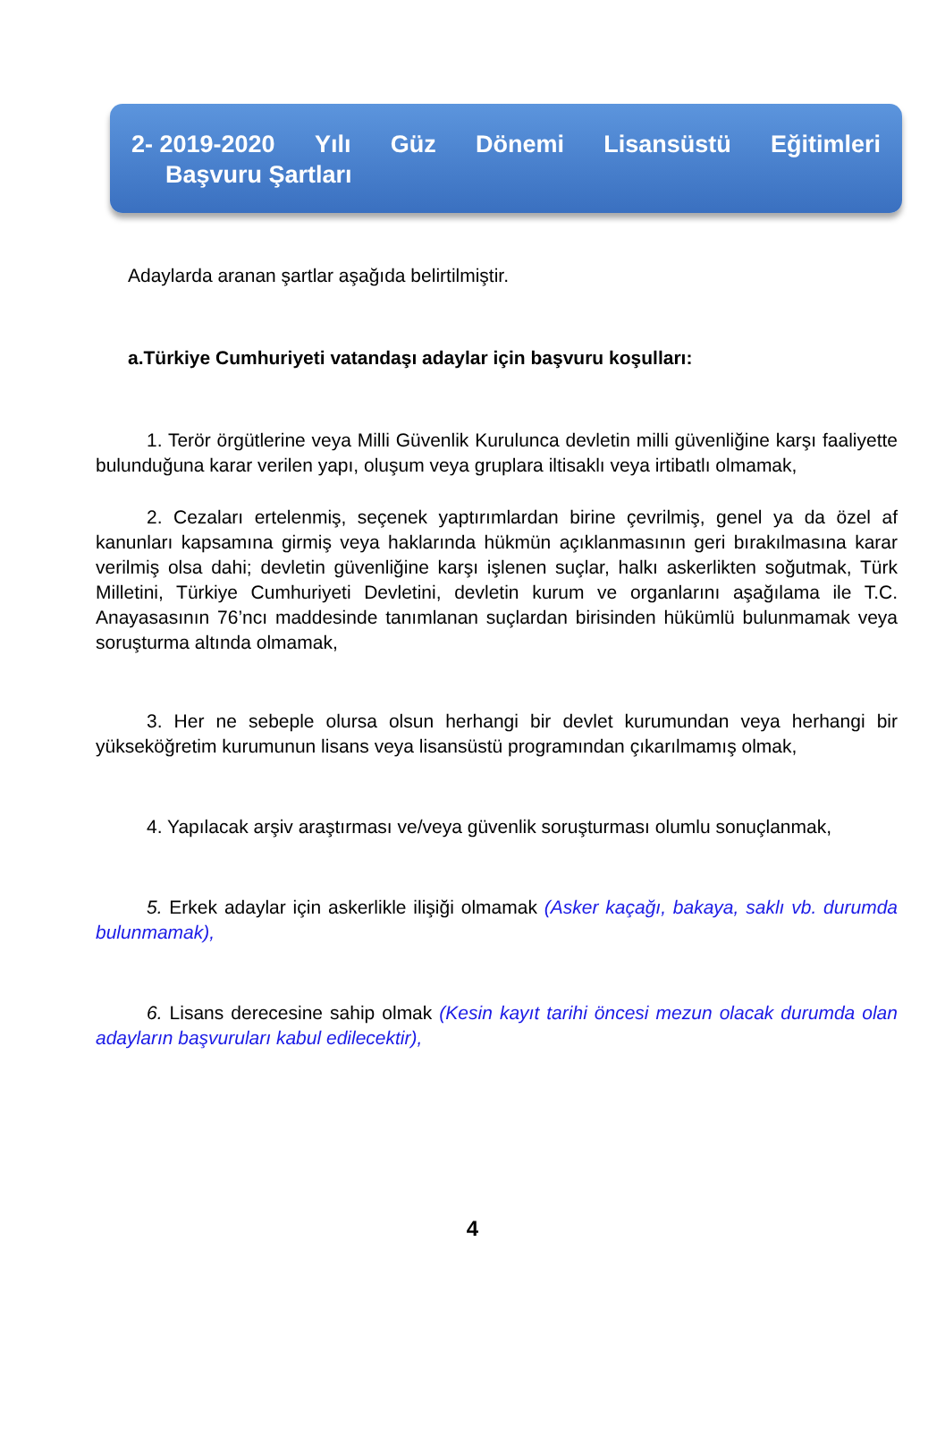2- 2019-2020 Yılı Güz Dönemi Lisansüstü Eğitimleri
Başvuru Şartları
Adaylarda aranan şartlar aşağıda belirtilmiştir.
a.Türkiye Cumhuriyeti vatandaşı adaylar için başvuru koşulları:
1. Terör örgütlerine veya Milli Güvenlik Kurulunca devletin milli güvenliğine karşı faaliyette bulunduğuna karar verilen yapı, oluşum veya gruplara iltisaklı veya irtibatlı olmamak,
2. Cezaları ertelenmiş, seçenek yaptırımlardan birine çevrilmiş, genel ya da özel af kanunları kapsamına girmiş veya haklarında hükmün açıklanmasının geri bırakılmasına karar verilmiş olsa dahi; devletin güvenliğine karşı işlenen suçlar, halkı askerlikten soğutmak, Türk Milletini, Türkiye Cumhuriyeti Devletini, devletin kurum ve organlarını aşağılama ile T.C. Anayasasının 76’ncı maddesinde tanımlanan suçlardan birisinden hükümlü bulunmamak veya soruşturma altında olmamak,
3. Her ne sebeple olursa olsun herhangi bir devlet kurumundan veya herhangi bir yükseköğretim kurumunun lisans veya lisansüstü programından çıkarılmamış olmak,
4. Yapılacak arşiv araştırması ve/veya güvenlik soruşturması olumlu sonuçlanmak,
5. Erkek adaylar için askerlikle ilişiği olmamak (Asker kaçağı, bakaya, saklı vb. durumda bulunmamak),
6. Lisans derecesine sahip olmak (Kesin kayıt tarihi öncesi mezun olacak durumda olan adayların başvuruları kabul edilecektir),
4